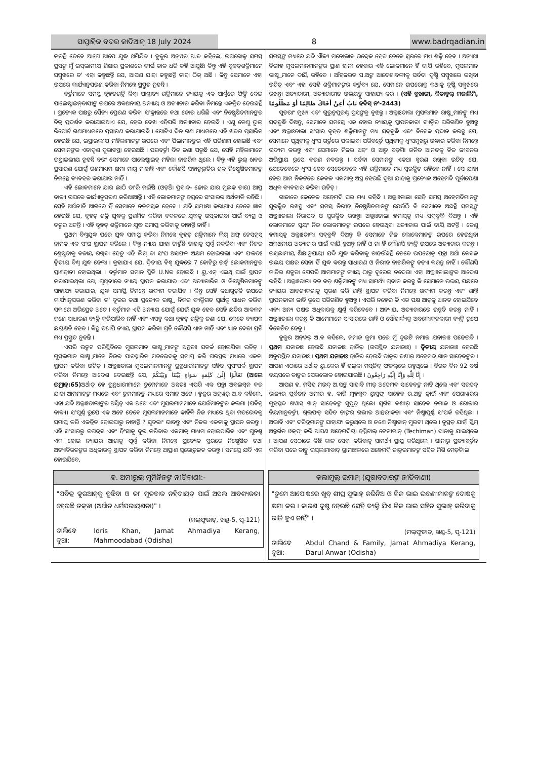ସାପ୍ତାହିକ ବଦର କାଦିଆନ୍ 18 July 2024
8
www.badrqadian.in
କରନ୍ତି ତେବେ ଆପେ ଆପେ ଯୁଦ୍ଧ ଥମିଯିବ । ହୁଜୁର ଅନ୍‌ୱର ଅ.ବ କହିଲେ, ଉପରୋକ୍ତ ସମସ୍ତ ପ୍ରସଙ୍ଗ ମୁଁ ଇସ୍‌ଲାମୀୟ ଶିକ୍ଷାର ପ୍ରକାଶରେ ଦୀର୍ଘ କାଳ ଧରି କହି ଆସୁଛି। କିନ୍ତୁ ଏହି ବୃହତ୍‌ଶକ୍ତିମାନେ ସମ୍ମୁଖରେ ତ' ଏହା କହୁଛନ୍ତି ଯେ, ଆପଣ ଯାହା କହୁଛନ୍ତି ତାହା ଠିକ୍ ଅଛି । କିନ୍ତୁ ସେମାନେ ଏହା ଉପରେ କାର୍ଯ୍ୟାନୁସରଣ କରିବା ନିମନ୍ତେ ପ୍ରସ୍ତୁତ ନୁହନ୍ତି ।
ବର୍ତ୍ତମାନେ ସମସ୍ତ ବୃହତଶକ୍ତି କିମ୍ବା ପାଶ୍ଚାତ୍ୟ ଶକ୍ତିମାନେ ନ୍ୟାୟକୁ ଏକ ପାର୍ଶ୍ୱରେ ଫିଙ୍ଗି ଦେଇ ପାଲେଷ୍ଟାଇନ୍‌ବାସୀଙ୍କ ଉପରେ ଅକଥନୀୟ ଅନ୍ୟାୟ ଓ ଅତ୍ୟାଚାର କରିବା ନିମନ୍ତେ ଏକତ୍ରିତ ହେଉଛନ୍ତି । ପ୍ରତ୍ୟେକ ପକ୍ଷରୁ ସୈନ୍ୟ ପ୍ରେରଣ କରିବା ସଂକ୍ରାନ୍ତରେ କଥା ଜୋର ଧରିଛି ଏବଂ ନିଷ୍ପେଷିତମାନଙ୍କର ଚିତ୍ର ପ୍ରଦର୍ଶନ କରାଯାଇଥାଏ ଯେ, ହେଇ ଦେଖ ଏହିପରି ଅତ୍ୟାଚାର ହେଉଛି । ଏଣୁ ତେଣୁ ଭୁଲ୍ ରିପୋର୍ଟ ଗଣମାଧ୍ୟମରେ ପ୍ରସାରଣ କରାଯାଉଛି । ଗୋଟିଏ ଦିନ ଗଣ ମାଧ୍ୟମରେ ଏହି ଖବର ପ୍ରସାରିତ ହେଉଛି ଯେ, ଇସ୍ରାଇଲୀୟ ମହିଳାମାନଙ୍କ ଉପରେ ଏବଂ ପିଲାମାନଙ୍କର ଏହି ପରିଣାମ ହୋଇଛି ଏବଂ ସେମାନଙ୍କର ଏତାଦୃଶ ଦୂରାବସ୍ଥା ହେଉଅଛି । ପରବର୍ତ୍ତୀ ଦିନ ଜଣା ପଡୁଛି ଯେ, ସେହି ମହିଳାମାନେ ଇସ୍ରାଇଲୀୟ ନୁହନ୍ତି ବରଂ ସେମାନେ ପାଲେଷ୍ଟାଇନ୍ ମହିଳା ନାଗରିକ ଥିଲେ । କିନ୍ତୁ ଏହି ଭୁଲ୍ ଖବର ପ୍ରସାରଣ ଯୋଗୁଁ ଗଣମାଧ୍ୟମ କ୍ଷମା ମାଗୁ ନାହାନ୍ତି ଏବଂ କୌଣସି ସହାନୁଭୂତିର ଶବ୍ଦ ନିଷ୍ପେଷିତମାନଙ୍କ ନିମନ୍ତେ ବ୍ୟବହର କରାଯାଉ ନାହିଁ ।
ଏହି ଲୋକମାନେ ଯାର ଲାଠି ତା'ରି ମଇଁଷି (ଓଡ଼ିଆ ପ୍ରବାଦ- ଜୋର ଯାର ମୁଲକ ତାର) ଆପ୍ତ ବାକ୍ୟ ଉପରେ କାର୍ଯ୍ୟାନୁସରଣ କରିଥାଆନ୍ତି । ଏହି ଲୋକମାନଙ୍କ ହସ୍ତରେ ସଂସାରର ଅର୍ଥନୀତି ରହିଛି । ସେହି ଅର୍ଥନୀତି ଆଗରେ ହିଁ ସେମାନେ ନତମସ୍ତକ ହେବେ । ଯଦି ସମୀକ୍ଷା କରାଯାଏ ତେବେ ଜ୍ଞାତ ହେଉଛି ଯେ, ବୃହତ୍ ଶକ୍ତି ଯୁଦ୍ଧକୁ ପ୍ରଶମିତ କରିବା ବଦଳରେ ଯୁଦ୍ଧକୁ ଉସ୍‌କାଇବା ପାଇଁ ବ୍ୟଗ୍ର ଓ ତତ୍ପର ଅଟନ୍ତି । ଏହି ବୃହତ୍ ଶକ୍ତିମାନେ ଯୁଦ୍ଧ ସମାପ୍ତ କରିବାକୁ ଚାହାନ୍ତି ନାହିଁ ।
ପ୍ରଥମ ବିଶ୍ୱଯୁଦ୍ଧ ପରେ ଯୁଦ୍ଧ ସମାପ୍ତ କରିବା ନିମନ୍ତେ ବୃହତ୍ ଶକ୍ତିମାନେ ଲିଗ୍ ଅଫ୍ ନେସନ୍‌ସ୍ ନାମକ ଏକ ସଂଘ ସ୍ଥାପନ କରିଲେ । କିନ୍ତୁ ନ୍ୟାୟ ଯାହା ଚାହୁଁଛି ତାହାକୁ ପୂର୍ଣ୍ଣ ନକରିବା ଏବଂ ନିଜର ଶ୍ରେଷ୍ଠତାକୁ ବଜାୟ ରଖିବା ହେତୁ ଏହି ଲିଗ୍ ବା ସଂଘ ଅସଫଳ ଅକ୍ଷମ ହୋଇଗଲା ଏବଂ ଫଳତଃ ଦ୍ୱିତୀୟ ବିଶ୍ୱ ଯୁଦ୍ଧ ହେଲା । କୁହାଯାଏ ଯେ, ଦ୍ୱିତୀୟ ବିଶ୍ୱ ଯୁଦ୍ଧରେ 7 କୋଟିରୁ ଉର୍ଦ୍ଧ୍ୱ ଲୋକମାନଙ୍କର ପ୍ରାଣହାନୀ ହୋଇଥିଲା । ବର୍ତ୍ତମାନ ସମାନ ସ୍ଥିତି U.Nର ହୋଇଛି । ୟୁ.ଏନ୍ ଏଇଥି ପାଇଁ ସ୍ଥାପନ କରାଯାଇଥିଲା ଯେ, ପୃଥିବୀରେ ନ୍ୟାୟ ସ୍ଥାପନ କରାଯାଉ ଏବଂ ଅତ୍ୟାଚାରିତ ଓ ନିଷ୍ପେଷିତମାନଙ୍କୁ ସାହାଯ୍ୟ କରାଯାଉ, ଯୁଦ୍ଧ ସମାପ୍ତି ନିମନ୍ତେ ଉଦ୍ୟମ କରାଯିବ । କିନ୍ତୁ ସେହି କଥାଗୁଡ଼ିକ ଉପରେ କାର୍ଯ୍ୟାନୁସରଣ କରିବା ତ' ଦୂରର କଥା ପ୍ରତ୍ୟେକ ରାଷ୍ଟ୍ର ନିଜର ବ୍ୟକ୍ତିଗତ ସ୍ୱାର୍ଥକୁ ସାଧନ କରିବା ସକାଶେ ଅଭିପ୍ରେତ ଅଟେ । ବର୍ତ୍ତମାନ ଏହି ଅନ୍ୟାୟ ଯୋଗୁଁ ଯେଉଁ ଯୁଦ୍ଧ ହେବ ସେହି କ୍ଷତିର ଆକଳନ ଜଣେ ସାଧାରଣ ବ୍ୟକ୍ତି କରିପାରିବ ନାହିଁ ଏବଂ ଏସବୁ କଥା ବୃହତ୍ ଶକ୍ତିକୁ ଜଣା ଯେ, କେତେ ବ୍ୟାପକ କ୍ଷୟକ୍ଷତି ହେବ । କିନ୍ତୁ ତଥାପି ନ୍ୟାୟ ସ୍ଥାପନ କରିବା ପ୍ରତି କୌଣସି ଧ୍ୟାନ ନାହିଁ ଏବଂ ଧ୍ୟାନ ଦେବା ପ୍ରତି ମଧ୍ୟ ପ୍ରସ୍ତୁତ ନୁହନ୍ତି ।
ଏପରି ଉତ୍କଟ ପରିସ୍ଥିତିରେ ମୁସଲମାନ ରାଷ୍ଟ୍ରମାନଙ୍କୁ ଅନ୍ତତଃ ସତର୍କ ହୋଇଯିବା ଉଚିତ୍ । ମୁସଲମାନ ରାଷ୍ଟ୍ରମାନେ ନିଜର ପାରସ୍ପାରିକ ମତଭେଦକୁ ସମାପ୍ତ କରି ପରସ୍ପର ମଧ୍ୟରେ ଏକତା ସ୍ଥାପନ କରିବା ଉଚିତ୍ । ଅଲ୍ଲାଃତାଲା ମୁସଲମାନମାନଙ୍କୁ ଗ୍ରନ୍ଥଧାରୀମାନଙ୍କ ସହିତ ସୁସଂପର୍କ ସ୍ଥାପନ କରିବା ନିମନ୍ତେ ଆଦେଶ ଦେଇଛନ୍ତି ଯେ, تَعَالَوْا إِلَىٰ كَلِمَةٍ سَوَاءٍ بَيْنَنَا وَبَيْنَكُمْ (ଆଲେ ଇମ୍ରାନ୍:65) ଅର୍ଥାତ୍ ହେ ଗ୍ରନ୍ଥଧାରୀମାନେ ତୁମେମାନେ ଅନ୍ତତଃ ଏପରି ଏକ ପନ୍ଥା ଅବଲମ୍ବନ କର ଯାହା ଆମମାନଙ୍କ ମଧ୍ୟରେ ଏବଂ ତୁମମାନଙ୍କ ମଧ୍ୟରେ ସମାନ ଅଟେ । ହୁଜୁର ଅନ୍‌ୱର୍ ଅ.ବ କହିଲେ, ଏହା ଯଦି ଅଲ୍ଲାଃତାଲାଙ୍କର ଅସ୍ତିତ୍ୱ ଏକ ଅଟେ ଏବଂ ମୁସଲମାନମାନେ ଯେଉଁମାନଙ୍କର କଲମା (ପବିତ୍ର ବାକ୍ୟ) ସଂପୂର୍ଣ୍ଣ ରୂପେ ଏକ ଅଟେ ତେବେ ମୁସଲମାନମାନେ କାହିଁକି ନିଜ ମଧ୍ୟରେ ଥିବା ମତଭେଦକୁ ସମାପ୍ତ କରି ଏକତ୍ରିତ ହୋଇପାରୁ ନାହାନ୍ତି ? ସୁତରାଂ ଭାବନ୍ତୁ ଏବଂ ନିଜର ଏକତାକୁ ସ୍ଥାପନ କରନ୍ତୁ । ଏହି ସଂସାରରୁ ଉପଦ୍ରବ ଏବଂ ହିଂସାକୁ ଦୂର କରିବାର ଏକମାତ୍ର ମାଧ୍ୟମ ହୋଇପାରିବ ଏବଂ ପୁନଶ୍ଚ ଏକ ହୋଇ ନ୍ୟାୟର ଆଶାକୁ ପୂର୍ଣ୍ଣ କରିବା ନିମନ୍ତେ ପ୍ରତ୍ୟେକ ସ୍ତରରେ ନିଷ୍ପେଷିତ ତଥା ଅତ୍ୟାଚିରତଙ୍କର ଅଧିକାରକୁ ସ୍ଥାପନ କରିବା ନିମନ୍ତେ ଆପ୍ରାଣ ସ୍ୱରୋତ୍ତଳନ କରନ୍ତୁ । ସମସ୍ତେ ଯଦି ଏକ ହୋଇଯିବେ,
ସମସ୍ତଙ୍କ ମଧ୍ୟରେ ଯଦି ଐକ୍ୟ ମନୋଭାବ ଉଦ୍ରେକ ହେବ ତେବେ ସ୍ୱରରେ ମଧ୍ୟ ଶକ୍ତି ହେବ । ଅନ୍ୟଥା ନିରୀହ ମୁସଲମାନମାନଙ୍କର ପ୍ରାଣ ହାନୀ ହେବାର ଏହି ଲୋକମାନେ ହିଁ ଦାୟି ରହିବେ, ମୁସଲମାନ ରାଷ୍ଟ୍ରମାନେ ଦାୟି ରହିବେ । ଆଁହଜରତ ସ.ଅଙ୍କ ଆଦେଶାବଳୀକୁ ସର୍ବଦା ଦୃଷ୍ଟି ସମ୍ମୁଖରେ ରଖିବା ଉଚିତ୍ ଏବଂ ଏହା ସେହି ଶକ୍ତିମାନଙ୍କର କର୍ତ୍ତବ୍ୟ ଯେ, ସେମାନେ ଉପରୋକ୍ତ କଥାକୁ ଦୃଷ୍ଟି ସମ୍ମୁଖରେ ରଖନ୍ତୁ। ଅତ୍ୟାଚାରୀ, ଅତ୍ୟାଚାରୀତ ଉଭୟଙ୍କୁ ସାହାଯ୍ୟ କର । (ସହି ବୁଖାରୀ, କିତାବୁଲ୍ ମଜାଲିମି, بَابُ أَعِنْ أَخَاكَ ظَالِمًا أَوْ مَظْلُومًا ହଦିସ୍ ନଂ-2443)
ସୁତରାଂ ମୁଖ୍ୟ ଏବଂ ଗୁରୁତ୍ୱପୂରଣ୍ଣ ପ୍ରସଙ୍ଗକୁ ବୁଝନ୍ତୁ । ଅଲ୍ଲାଃତାଲା ମୁସଲମାନ ରାଷ୍ଟ୍ରମାନଙ୍କୁ ମଧ୍ୟ ସଦ୍‌ବୁଦ୍ଧି ଦିଅନ୍ତୁ, ସେମାନେ ସମସ୍ତେ ଏକ ହୋଇ ନ୍ୟାୟକୁ ସ୍ଥାପନକାରୀ ବ୍ୟକ୍ତିର ପରିଗଣିତ ହୁଅନ୍ତୁ ଏବଂ ଅଲ୍ଲାଃତାଲା ସଂସାର ବୃହତ୍ ଶକ୍ତିମାନଙ୍କୁ ମଧ୍ୟ ସଦ୍‌ବୁଦ୍ଧି ଏବଂ ବିବେକ ପ୍ରଦାନ କରନ୍ତୁ ଯେ, ସେମାନେ ପୃଥିବୀକୁ ଧ୍ୱଂସ ଗର୍ତ୍ତରେ ପକାଇବା ପରିବର୍ତ୍ତେ ପୃଥିବୀକୁ ଧ୍ୱଂସମୁଖରୁ ଉଦ୍ଧାର କରିବା ନିମନ୍ତେ ଉଦ୍ୟମ କରନ୍ତୁ ଏବଂ ସେମାନେ ନିଜର ଅହଂ ଓ ଆତ୍ମ ବଡ଼ିମା ଜନିତ ଆନନ୍ଦକୁ ନିଜ ଜୀବନର ଅଭିପ୍ରାୟ ରୂପେ ବରଣ ନକରନ୍ତୁ । ସର୍ବଦା ସେମାନଙ୍କୁ ଏକଥା ସ୍ମରଣ ରଖିବା ଉଚିତ୍ ଯେ, ଯେତେବେଳେ ଧ୍ୱଂସ ହେବ ସେତେବେଳେ ଏହି ଶକ୍ତିମାନେ ମଧ୍ୟ ସୁରକ୍ଷିତ ରହିବେ ନାହିଁ । ସେ ଯାହା ହେଉ ଆମ ନିକଟରେ କେବଳ ଏକମାତ୍ର ଅସ୍ତ୍ର ହେଉଛି ଦୁଆ ଯାହାକୁ ପ୍ରତ୍ୟେକ ଅହେମଦି ପୂର୍ବାପେକ୍ଷା ଅଧିକ ବ୍ୟବହାର କରିବା ଉଚିତ୍ ।
ଗାଜାରେ କେତେକ ଅହେମଦି ଘର ମଧ୍ୟ ରହିଛି । ଅଲ୍ଲାଃତାଲା ସେହି ସମସ୍ତ ଅହେମଦିମାନଙ୍କୁ ସୁରକ୍ଷିତ ରଖନ୍ତୁ ଏବଂ ସମସ୍ତ ନିରୀହ ନିଷ୍ପେଷିତମାନଙ୍କୁ ଯେଉଁଠି ବି ସେମାନେ ଅଛନ୍ତି ସମସ୍ତଙ୍କୁ ଅଲ୍ଲାଃତାଲା ନିରାପଦ ଓ ସୁରକ୍ଷିତ ରଖନ୍ତୁ। ଅଲ୍ଲାଃତାଲା ହମାସ୍‌କୁ ମଧ୍ୟ ସଦ୍‌ବୁଦ୍ଧି ଦିଅନ୍ତୁ । ଏହି ଲୋକମାନେ ସ୍ୱୟଂ ନିଜ ଲୋକମାନଙ୍କ ଉପରେ ହେଉଥିବା ଅତ୍ୟାଚାର ପାଇଁ ଦାୟି ଅଟନ୍ତି । ତେଣୁ ହମାସ୍‌କୁ ଅଲ୍ଲାଃତାଲା ସଦ୍‌ବୁଦ୍ଧି ଦିଅନ୍ତୁ କି ସେମାନେ ନିଜ ଲୋକେମାନଙ୍କ ଉପରେ ହେଉଥିବା ଅକଥନୀୟ ଅତ୍ୟାଚାର ପାଇଁ ଦାୟି ହୁଅନ୍ତୁ ନାହିଁ ଓ ନା ହିଁ କୌଣସି ବ୍ୟକ୍ତି ଉପରେ ଅତ୍ୟାଚାର କରନ୍ତୁ । ଇସ୍‌ଲାମୀୟ ଶିକ୍ଷାନୁଯାୟୀ ଯଦି ଯୁଦ୍ଧ କରିବାକୁ ଚାହଉଁଛନ୍ତି ତେବେ ଉପରୋକ୍ତ ପନ୍ଥା ଅର୍ଥା କେବଳ ଉଭୟ ପକ୍ଷର ସେନା ହିଁ ଯୁଦ୍ଧ କରନ୍ତୁ ସାଧାରଣ ଓ ନିରୀହ ନାଗରିକଙ୍କୁ ହତ୍ୟା କରନ୍ତୁ ନାହିଁ । କୌଣସି ଜାତିର ଶତ୍ରୁତା ଯେପରି ଆମମାନଙ୍କୁ ନ୍ୟାୟ ଠାରୁ ଦୂରେଇ ନଦେଉ। ଏହା ଅଲ୍ଲାଃତାଲାଙ୍କର ଆଦେଶ ରହିଛି । ଅଲ୍ଲାଃତାଲା ବଡ଼ ବଡ଼ ଶକ୍ତିମାନଙ୍କୁ ମଧ୍ୟ ସାମର୍ଥ୍ୟ ପ୍ରଦାନ କରନ୍ତୁ କି ସେମାନେ ଉଭୟ ପକ୍ଷରେ ନ୍ୟାୟର ଆବଶ୍ୟକତାକୁ ପୂରଣ କରି ଶାନ୍ତି ସ୍ଥାପନ କରିବା ନିମନ୍ତେ ଉଦ୍ୟମ କରନ୍ତୁ ଏବଂ ଶାନ୍ତି ସ୍ଥାପନକାରୀ ଜାତି ରୂପେ ପରିଗଣିତ ହୁଅନ୍ତୁ । ଏପରି ନହେଉ କି ଏକ ପକ୍ଷ ଆଡ଼କୁ ଆନତ ହୋଇଯିବେ ଏବ୍ୟ ଅନ୍ୟ ପକ୍ଷର ଅଧିକାରକୁ କ୍ଷୁର୍ଣ୍ଣ କରିଦେବେ । ଅନ୍ୟାୟ, ଅତ୍ୟାଚାରରେ ଉନ୍ନତି କରନ୍ତୁ ନାହିଁ । ଅଲ୍ଲାଃତାଲା କରନ୍ତୁ କି ଆମେମାନେ ସଂସାରରେ ଶାନ୍ତି ଓ ସୌହାର୍ଦ୍ଦ୍ୟକୁ ଅବଲୋକନକାରୀ ବ୍ୟକ୍ତି ରୂପେ ବିବେଚିତ ହେବୁ ।
ହୁଜୁର ଅନ୍‌ୱର୍ ଅ.ବ କହିଲେ, ନମାଜ ଜୁମା ପରେ ମୁଁ ଦୁଇଟି ନମାଜ ଯନାଜାଃ ପଢେଇବି । ପ୍ରଥମ ଯନାଜାଃ ହେଉଛି ଯନାଜାଃ ହାଜିର୍ (ଉପସ୍ଥିତ ଯନାଜାଃ) । ଦ୍ୱିତୀୟ ଯନାଜାଃ ହେଉଛି ଅନୁପସ୍ଥିତ ଯନାଜାଃ । ପ୍ରଥମ ଯନାଜାଃ ହାଜିର ହେଉଛି ଡାକ୍ତର ବଶୀର୍ ଅହେମଦ ଖାନ ସାହେବଙ୍କର । ଆପଣ ଏଠାରେ ଅର୍ଥାତ୍ ୟୁ.କେର ହିଁ ହଲ୍‌କା ମସ୍‌ଜିଦ୍ ଫଜଲ୍‌ରେ ରହୁଥିଲେ । ବିଗତ ଦିନ 92 ବର୍ଷ ବୟସରେ ତାଙ୍କର ପେରଲୋକ ହୋଇଯାଇଛି । إِنَّا لِلّٰهِ وَإِنَّا إِلَيْهِ رَاجِعُونَ ।
ଆପଣ ହ. ମସିହ୍ ମଉଦ୍ ଅ.ସଙ୍କ ସାହାବି ମୀର୍ ଅହେମଦ ସାହେବଙ୍କ ନାତି ଥିଲେ ଏବଂ ସରହଦ୍ ରାଜ୍ୟର ପୂର୍ବତନ ଅମୀର ହ. କାଜି ମୁହମ୍ମଦ ୟୁସୁଫ୍ ସାହେବ ର.ଅଙ୍କ ଜ୍ୱାଇଁ ଏବଂ ପେଶାୱରର ମୁହମ୍ମଦ ଖୱାସ୍ ଖାନ୍ ସାହେବଙ୍କ ସୁପୁତ୍ର ଥିଲେ। ସ୍ୱର୍ଗତ ବଶୀର୍ ସାହେବ ନମାଜ ଓ ରୋଜାର ନିୟମାନୁବର୍ତ୍ତୀ, ଖିଲଫତ୍ ସହିତ ତାଙ୍କର ଗଭୀର ଆନ୍ତରୀକତା ଏବଂ ନିଷ୍ଠାପୂର୍ଣ୍ଣ ସଂପର୍କ ରହିଥିଲା । ଅଭାବି ଏବଂ ଦରିଦ୍ରମାନଙ୍କୁ ସାହାଯ୍ୟ କରୁଥିଲେ ଓ ଜଣେ ନିଷ୍ଠାବାନ୍ ମୁରବୀ ଥିଲେ । ନୁସ୍ରତ୍ ଯାହାଁ ସ୍କିମ୍ ଅନ୍ତର୍ଗତ ୱକ୍‌ଫ୍ କରି ଆପଣ ଅହେମଦିୟା ହସ୍ପିଟାଲ୍ ଟେଚୀମାନ୍ (Techiman) ଘାନାକୁ ଯାଇଥିଲେ । ଆପଣ ସେଠାରେ କିଛି କାଳ ସେବା କରିବାକୁ ସାମର୍ଥ୍ୟ ପ୍ରାପ୍ତ କରିଥିଲେ । ଘାନାରୁ ପ୍ରତ୍ୟାବର୍ତ୍ତନ କରିବା ପରେ ତାଙ୍କୁ ଇସ୍‌ଲାମାବାଦ୍ ଗ୍ରାମାଞ୍ଚଳରେ ଅହେମଦି ଡାକ୍ତରମାନଙ୍କ ସହିତ ମିଶି ମେଡ଼ିକାଲ
ହ. ଅମୀରୁଲ୍ ମୁମିନିନଙ୍କ ନୀତିବାଣୀ:-
"ପବିତ୍ର କୁରଆନ୍‌କୁ ବୁଝିବା ଓ ତା' ମୁତବାକ ନହିଦାୟତ୍ ପାଇଁ ଅସଲ ଆବଶ୍ୟକତା ହେଉଛି ତକ୍‌ୱା (ଅର୍ଥାତ ଧର୍ମପରାୟଣତା)" ।
(ମଲ୍‌ଫୁଜାତ୍, ଖଣ୍ଡ-5, ପୃ-121)
ତାଲିବେ ଦୁଆ: Idris Khan, Jamat Ahmadiya Kerang, Mahmoodabad (Odisha)
କଲାମୁଲ୍ ଇମାମ୍ (ଯୁଗାବତାରଙ୍କ ନୀତିବାଣୀ)
"ତୁମେ ଆପୋଷରେ ଖୁବ୍ ଶୀଘ୍ର ସୁଲାହ୍ କରିନିଅ ଓ ନିଜ ଭାଇ ଭଉଣୀମାନଙ୍କ ଦୋଷକୁ କ୍ଷମା କର । କାରଣ ଦୁଷ୍ଟ ହେଉଛି ସେହି ବ୍ୟକ୍ତି ଯିଏ ନିଜ ଭାଇ ସହିତ ସୁଲାହ୍ କରିବାକୁ ରାଜି ହୁଏ ନାହିଁ" ।
(ମଲ୍‌ଫୁଜାତ୍, ଖଣ୍ଡ-5, ପୃ-121)
ତାଲିବେ ଦୁଆ: Abdul Chand & Family, Jamat Ahmadiya Kerang, Darul Anwar (Odisha)